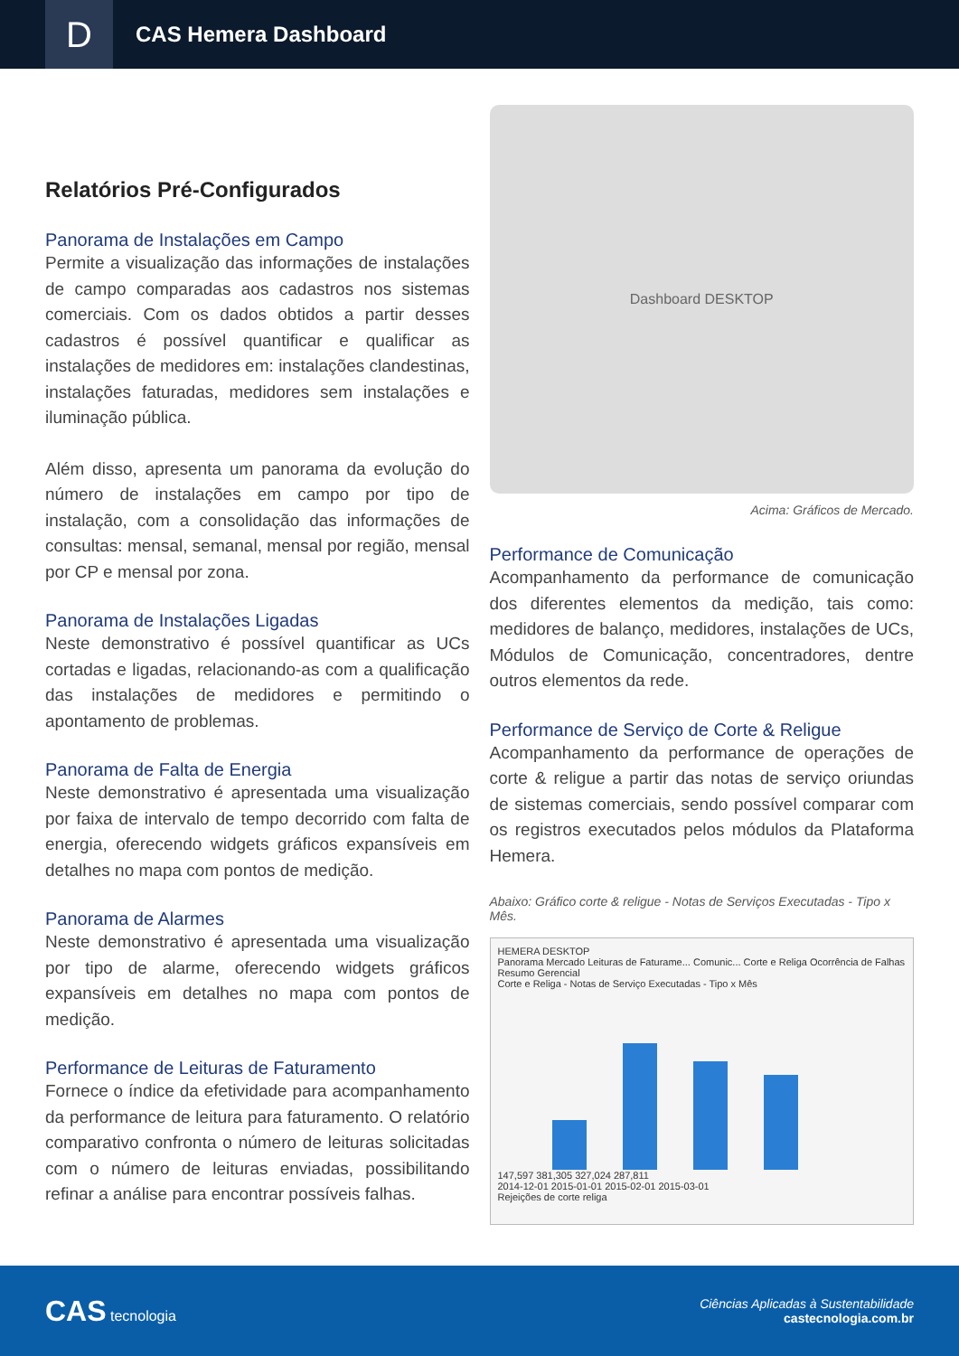D
CAS Hemera Dashboard
Relatórios Pré-Configurados
Panorama de Instalações em Campo
Permite a visualização das informações de instalações de campo comparadas aos cadastros nos sistemas comerciais. Com os dados obtidos a partir desses cadastros é possível quantificar e qualificar as instalações de medidores em: instalações clandestinas, instalações faturadas, medidores sem instalações e iluminação pública.
Além disso, apresenta um panorama da evolução do número de instalações em campo por tipo de instalação, com a consolidação das informações de consultas: mensal, semanal, mensal por região, mensal por CP e mensal por zona.
Panorama de Instalações Ligadas
Neste demonstrativo é possível quantificar as UCs cortadas e ligadas, relacionando-as com a qualificação das instalações de medidores e permitindo o apontamento de problemas.
Panorama de Falta de Energia
Neste demonstrativo é apresentada uma visualização por faixa de intervalo de tempo decorrido com falta de energia, oferecendo widgets gráficos expansíveis em detalhes no mapa com pontos de medição.
Panorama de Alarmes
Neste demonstrativo é apresentada uma visualização por tipo de alarme, oferecendo widgets gráficos expansíveis em detalhes no mapa com pontos de medição.
Performance de Leituras de Faturamento
Fornece o índice da efetividade para acompanhamento da performance de leitura para faturamento. O relatório comparativo confronta o número de leituras solicitadas com o número de leituras enviadas, possibilitando refinar a análise para encontrar possíveis falhas.
Dashboard DESKTOP
Acima: Gráficos de Mercado.
Performance de Comunicação
Acompanhamento da performance de comunicação dos diferentes elementos da medição, tais como: medidores de balanço, medidores, instalações de UCs, Módulos de Comunicação, concentradores, dentre outros elementos da rede.
Performance de Serviço de Corte & Religue
Acompanhamento da performance de operações de corte & religue a partir das notas de serviço oriundas de sistemas comerciais, sendo possível comparar com os registros executados pelos módulos da Plataforma Hemera.
Abaixo: Gráfico corte & religue - Notas de Serviços Executadas - Tipo x Mês.
HEMERA DESKTOP
Panorama Mercado Leituras de Faturame... Comunic... Corte e Religa Ocorrência de Falhas Resumo Gerencial
Corte e Religa - Notas de Serviço Executadas - Tipo x Mês
147,597 381,305 327,024 287,811
2014-12-01 2015-01-01 2015-02-01 2015-03-01
Rejeições de corte religa
CAS tecnologia
Ciências Aplicadas à Sustentabilidade
castecnologia.com.br